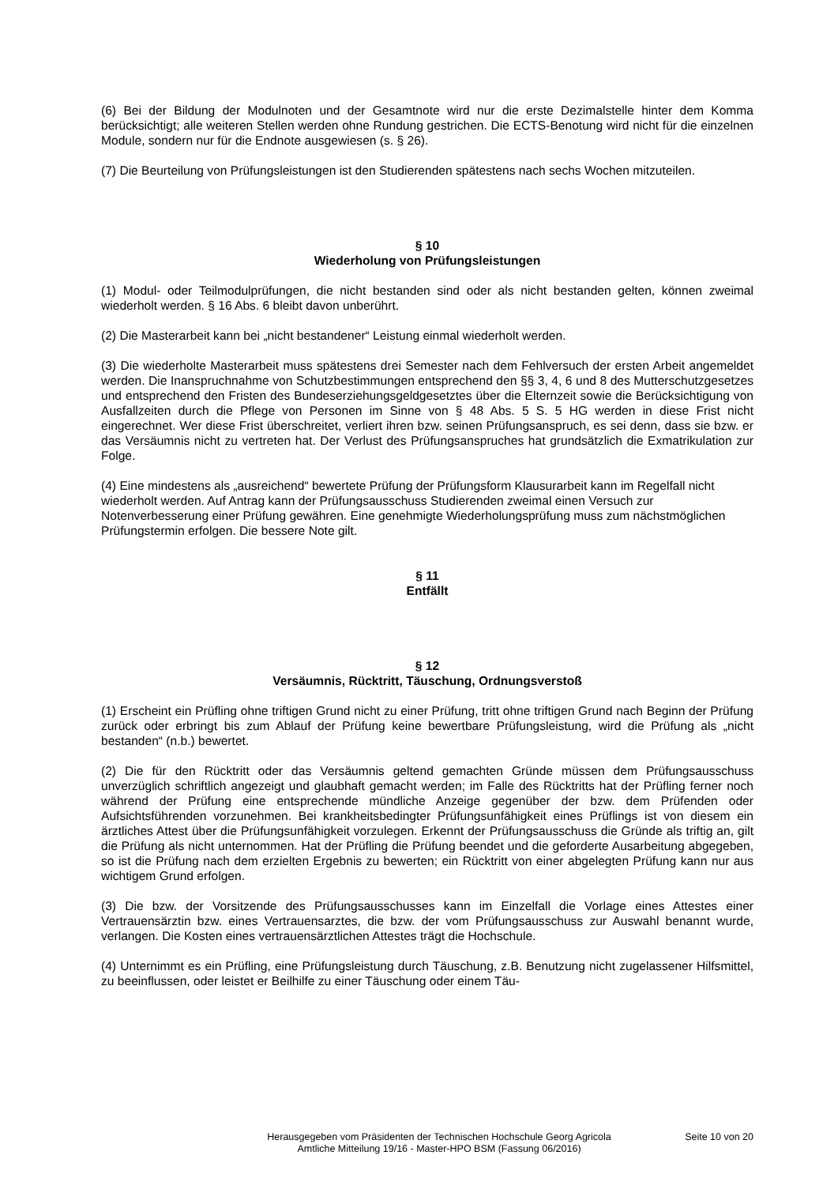(6) Bei der Bildung der Modulnoten und der Gesamtnote wird nur die erste Dezimalstelle hinter dem Komma berücksichtigt; alle weiteren Stellen werden ohne Rundung gestrichen. Die ECTS-Benotung wird nicht für die einzelnen Module, sondern nur für die Endnote ausgewiesen (s. § 26).
(7) Die Beurteilung von Prüfungsleistungen ist den Studierenden spätestens nach sechs Wochen mitzuteilen.
§ 10
Wiederholung von Prüfungsleistungen
(1) Modul- oder Teilmodulprüfungen, die nicht bestanden sind oder als nicht bestanden gelten, können zweimal wiederholt werden. § 16 Abs. 6 bleibt davon unberührt.
(2) Die Masterarbeit kann bei „nicht bestandener“ Leistung einmal wiederholt werden.
(3) Die wiederholte Masterarbeit muss spätestens drei Semester nach dem Fehlversuch der ersten Arbeit angemeldet werden. Die Inanspruchnahme von Schutzbestimmungen entsprechend den §§ 3, 4, 6 und 8 des Mutterschutzgesetzes und entsprechend den Fristen des Bundeserziehungsgeldgesetztes über die Elternzeit sowie die Berücksichtigung von Ausfallzeiten durch die Pflege von Personen im Sinne von § 48 Abs. 5 S. 5 HG werden in diese Frist nicht eingerechnet. Wer diese Frist überschreitet, verliert ihren bzw. seinen Prüfungsanspruch, es sei denn, dass sie bzw. er das Versäumnis nicht zu vertreten hat. Der Verlust des Prüfungsanspruches hat grundsätzlich die Exmatrikulation zur Folge.
(4) Eine mindestens als „ausreichend“ bewertete Prüfung der Prüfungsform Klausurarbeit kann im Regelfall nicht wiederholt werden. Auf Antrag kann der Prüfungsausschuss Studierenden zweimal einen Versuch zur Notenverbesserung einer Prüfung gewähren. Eine genehmigte Wiederholungsprüfung muss zum nächstmöglichen Prüfungstermin erfolgen. Die bessere Note gilt.
§ 11
Entfällt
§ 12
Versäumnis, Rücktritt, Täuschung, Ordnungsverstoß
(1) Erscheint ein Prüfling ohne triftigen Grund nicht zu einer Prüfung, tritt ohne triftigen Grund nach Beginn der Prüfung zurück oder erbringt bis zum Ablauf der Prüfung keine bewertbare Prüfungsleistung, wird die Prüfung als „nicht bestanden“ (n.b.) bewertet.
(2) Die für den Rücktritt oder das Versäumnis geltend gemachten Gründe müssen dem Prüfungsausschuss unverzüglich schriftlich angezeigt und glaubhaft gemacht werden; im Falle des Rücktritts hat der Prüfling ferner noch während der Prüfung eine entsprechende mündliche Anzeige gegenüber der bzw. dem Prüfenden oder Aufsichtsführenden vorzunehmen. Bei krankheitsbedingter Prüfungsunfähigkeit eines Prüflings ist von diesem ein ärztliches Attest über die Prüfungsunfähigkeit vorzulegen. Erkennt der Prüfungsausschuss die Gründe als triftig an, gilt die Prüfung als nicht unternommen. Hat der Prüfling die Prüfung beendet und die geforderte Ausarbeitung abgegeben, so ist die Prüfung nach dem erzielten Ergebnis zu bewerten; ein Rücktritt von einer abgelegten Prüfung kann nur aus wichtigem Grund erfolgen.
(3) Die bzw. der Vorsitzende des Prüfungsausschusses kann im Einzelfall die Vorlage eines Attestes einer Vertrauensärztin bzw. eines Vertrauensarztes, die bzw. der vom Prüfungsausschuss zur Auswahl benannt wurde, verlangen. Die Kosten eines vertrauensärztlichen Attestes trägt die Hochschule.
(4) Unternimmt es ein Prüfling, eine Prüfungsleistung durch Täuschung, z.B. Benutzung nicht zugelassener Hilfsmittel, zu beeinflussen, oder leistet er Beilhilfe zu einer Täuschung oder einem Täu-
Herausgegeben vom Präsidenten der Technischen Hochschule Georg Agricola
Amtliche Mitteilung 19/16 - Master-HPO BSM (Fassung 06/2016)
Seite 10 von 20